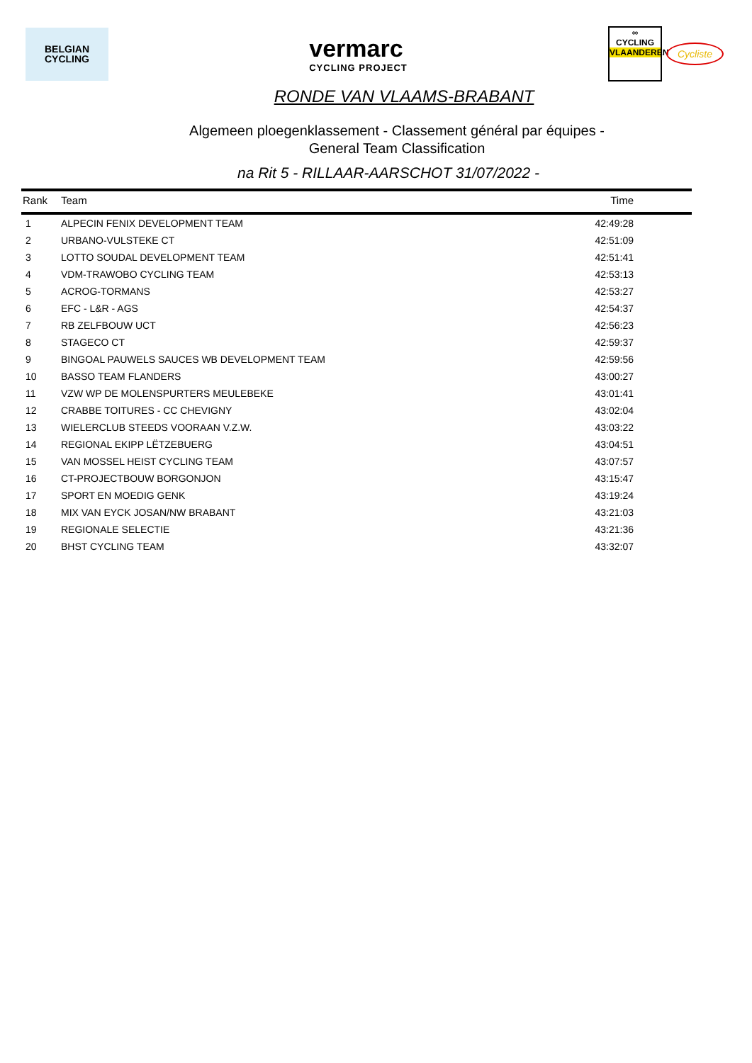BELGIAN
CYCLING
vermarc
CYCLING PROJECT
∞
CYCLING
VLAANDEREN
Cycliste
RONDE VAN VLAAMS-BRABANT
Algemeen ploegenklassement - Classement général par équipes -
General Team Classification
na Rit 5 - RILLAAR-AARSCHOT 31/07/2022 -
| Rank | Team | Time |
| --- | --- | --- |
| 1 | ALPECIN FENIX DEVELOPMENT TEAM | 42:49:28 |
| 2 | URBANO-VULSTEKE CT | 42:51:09 |
| 3 | LOTTO SOUDAL DEVELOPMENT TEAM | 42:51:41 |
| 4 | VDM-TRAWOBO CYCLING TEAM | 42:53:13 |
| 5 | ACROG-TORMANS | 42:53:27 |
| 6 | EFC - L&R - AGS | 42:54:37 |
| 7 | RB ZELFBOUW UCT | 42:56:23 |
| 8 | STAGECO CT | 42:59:37 |
| 9 | BINGOAL PAUWELS SAUCES WB DEVELOPMENT TEAM | 42:59:56 |
| 10 | BASSO TEAM FLANDERS | 43:00:27 |
| 11 | VZW WP DE MOLENSPURTERS MEULEBEKE | 43:01:41 |
| 12 | CRABBE TOITURES - CC CHEVIGNY | 43:02:04 |
| 13 | WIELERCLUB STEEDS VOORAAN V.Z.W. | 43:03:22 |
| 14 | REGIONAL EKIPP LËTZEBUERG | 43:04:51 |
| 15 | VAN MOSSEL HEIST CYCLING TEAM | 43:07:57 |
| 16 | CT-PROJECTBOUW BORGONJON | 43:15:47 |
| 17 | SPORT EN MOEDIG GENK | 43:19:24 |
| 18 | MIX VAN EYCK JOSAN/NW BRABANT | 43:21:03 |
| 19 | REGIONALE SELECTIE | 43:21:36 |
| 20 | BHST CYCLING TEAM | 43:32:07 |